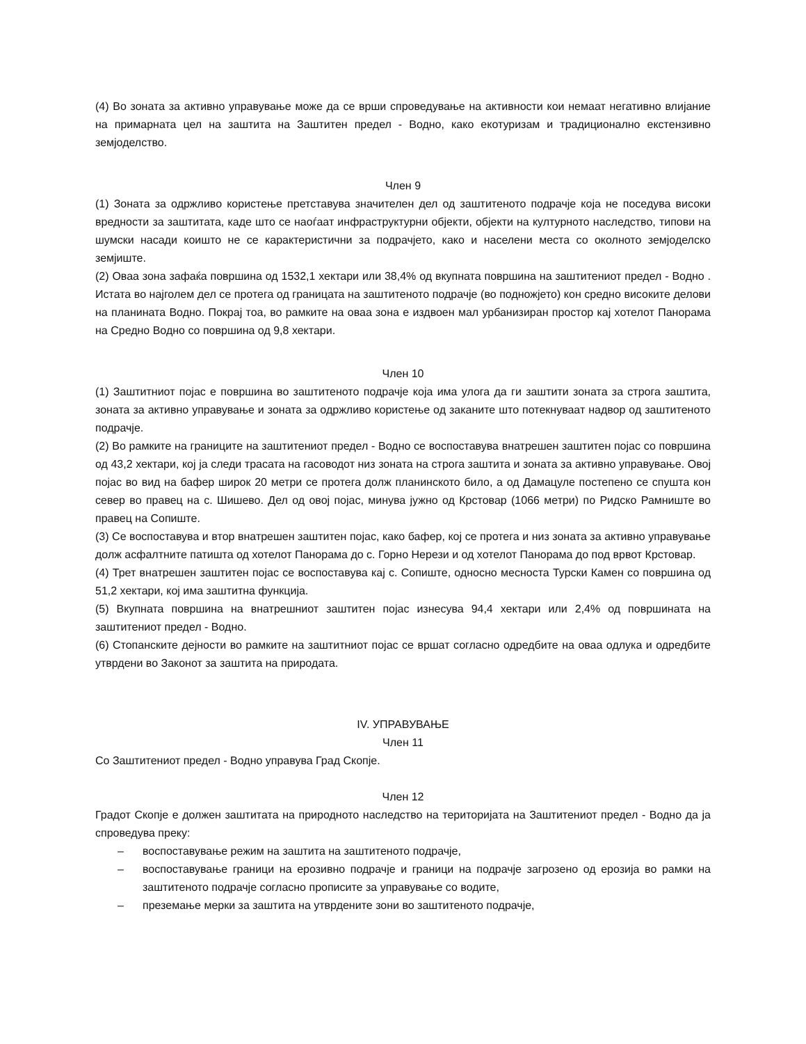(4) Во зоната за активно управување може да се врши спроведување на активности кои немаат негативно влијание на примарната цел на заштита на Заштитен предел - Водно, како екотуризам и традиционално екстензивно земјоделство.
Член 9
(1) Зоната за одржливо користење претставува значителен дел од заштитеното подрачје која не поседува високи вредности за заштитата, каде што се наоѓаат инфраструктурни објекти, објекти на културното наследство, типови на шумски насади коишто не се карактеристични за подрачјето, како и населени места со околното земјоделско земјиште.
(2) Оваа зона зафаќа површина од 1532,1 хектари или 38,4% од вкупната површина на заштитениот предел - Водно . Истата во најголем дел се протега од границата на заштитеното подрачје (во подножјето) кон средно високите делови на планината Водно. Покрај тоа, во рамките на оваа зона е издвоен мал урбанизиран простор кај хотелот Панорама на Средно Водно со површина од 9,8 хектари.
Член 10
(1) Заштитниот појас е површина во заштитеното подрачје која има улога да ги заштити зоната за строга заштита, зоната за активно управување и зоната за одржливо користење од заканите што потекнуваат надвор од заштитеното подрачје.
(2) Во рамките на границите на заштитениот предел - Водно се воспоставува внатрешен заштитен појас со површина од 43,2 хектари, кој ја следи трасата на гасоводот низ зоната на строга заштита и зоната за активно управување. Овој појас во вид на бафер широк 20 метри се протега долж планинското било, а од Дамацуле постепено се спушта кон север во правец на с. Шишево. Дел од овој појас, минува јужно од Крстовар (1066 метри) по Ридско Рамниште во правец на Сопиште.
(3) Се воспоставува и втор внатрешен заштитен појас, како бафер, кој се протега и низ зоната за активно управување долж асфалтните патишта од хотелот Панорама до с. Горно Нерези и од хотелот Панорама до под врвот Крстовар.
(4) Трет внатрешен заштитен појас се воспоставува кај с. Сопиште, односно месноста Турски Камен со површина од 51,2 хектари, кој има заштитна функција.
(5) Вкупната површина на внатрешниот заштитен појас изнесува 94,4 хектари или 2,4% од површината на заштитениот предел - Водно.
(6) Стопанските дејности во рамките на заштитниот појас се вршат согласно одредбите на оваа одлука и одредбите утврдени во Законот за заштита на природата.
IV. УПРАВУВАЊЕ
Член 11
Со Заштитениот предел - Водно управува Град Скопје.
Член 12
Градот Скопје е должен заштитата на природното наследство на територијата на Заштитениот предел - Водно да ја спроведува преку:
– воспоставување режим на заштита на заштитеното подрачје,
– воспоставување граници на ерозивно подрачје и граници на подрачје загрозено од ерозија во рамки на заштитеното подрачје согласно прописите за управување со водите,
– преземање мерки за заштита на утврдените зони во заштитеното подрачје,